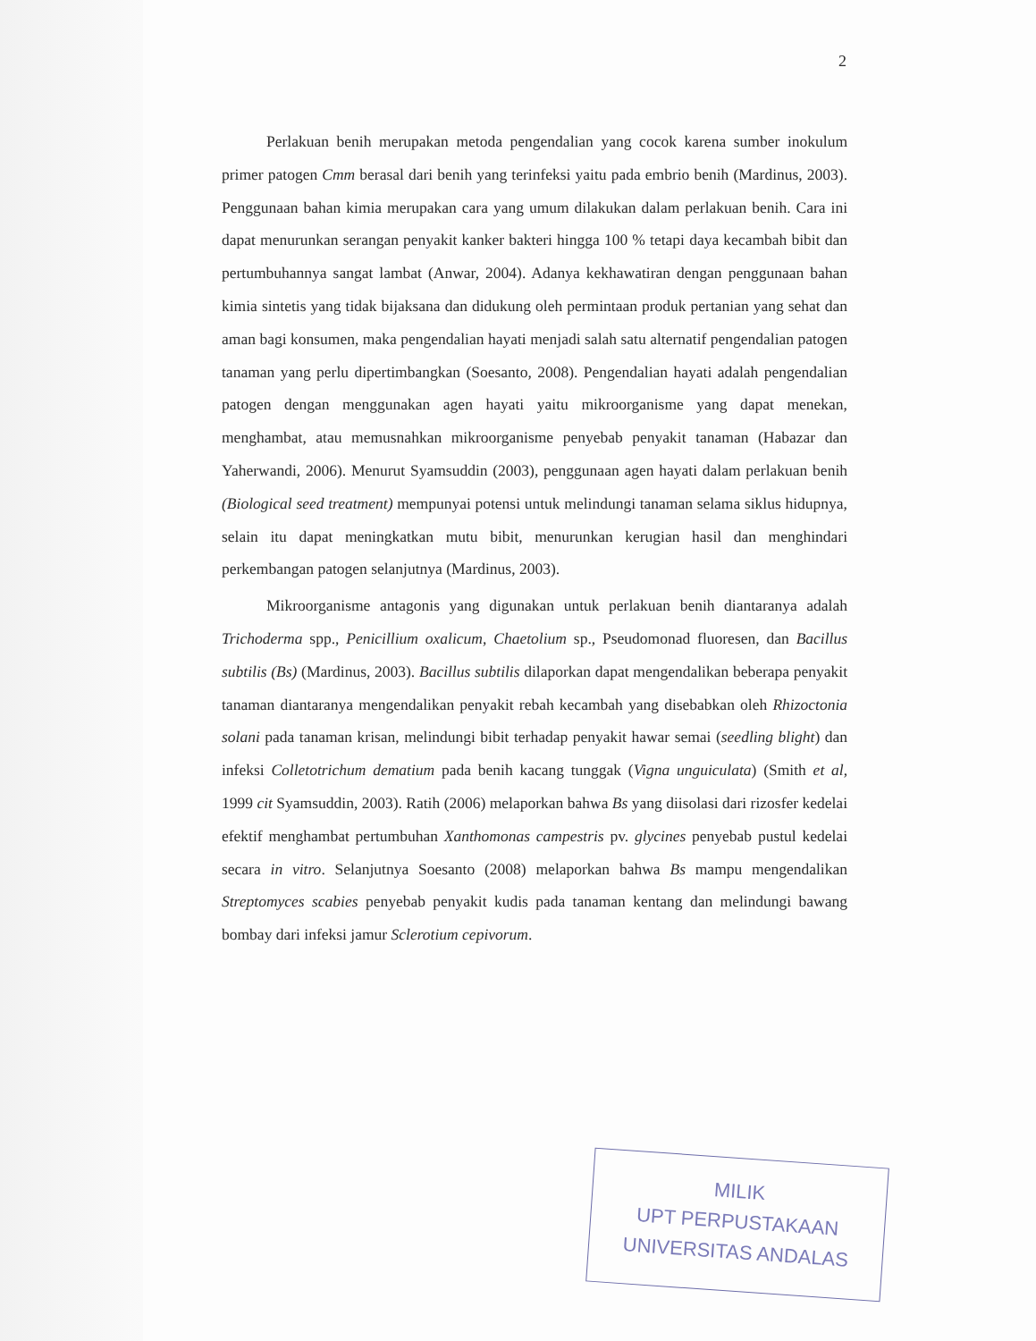2
Perlakuan benih merupakan metoda pengendalian yang cocok karena sumber inokulum primer patogen Cmm berasal dari benih yang terinfeksi yaitu pada embrio benih (Mardinus, 2003). Penggunaan bahan kimia merupakan cara yang umum dilakukan dalam perlakuan benih. Cara ini dapat menurunkan serangan penyakit kanker bakteri hingga 100 % tetapi daya kecambah bibit dan pertumbuhannya sangat lambat (Anwar, 2004). Adanya kekhawatiran dengan penggunaan bahan kimia sintetis yang tidak bijaksana dan didukung oleh permintaan produk pertanian yang sehat dan aman bagi konsumen, maka pengendalian hayati menjadi salah satu alternatif pengendalian patogen tanaman yang perlu dipertimbangkan (Soesanto, 2008). Pengendalian hayati adalah pengendalian patogen dengan menggunakan agen hayati yaitu mikroorganisme yang dapat menekan, menghambat, atau memusnahkan mikroorganisme penyebab penyakit tanaman (Habazar dan Yaherwandi, 2006). Menurut Syamsuddin (2003), penggunaan agen hayati dalam perlakuan benih (Biological seed treatment) mempunyai potensi untuk melindungi tanaman selama siklus hidupnya, selain itu dapat meningkatkan mutu bibit, menurunkan kerugian hasil dan menghindari perkembangan patogen selanjutnya (Mardinus, 2003).
Mikroorganisme antagonis yang digunakan untuk perlakuan benih diantaranya adalah Trichoderma spp., Penicillium oxalicum, Chaetolium sp., Pseudomonad fluoresen, dan Bacillus subtilis (Bs) (Mardinus, 2003). Bacillus subtilis dilaporkan dapat mengendalikan beberapa penyakit tanaman diantaranya mengendalikan penyakit rebah kecambah yang disebabkan oleh Rhizoctonia solani pada tanaman krisan, melindungi bibit terhadap penyakit hawar semai (seedling blight) dan infeksi Colletotrichum dematium pada benih kacang tunggak (Vigna unguiculata) (Smith et al, 1999 cit Syamsuddin, 2003). Ratih (2006) melaporkan bahwa Bs yang diisolasi dari rizosfer kedelai efektif menghambat pertumbuhan Xanthomonas campestris pv. glycines penyebab pustul kedelai secara in vitro. Selanjutnya Soesanto (2008) melaporkan bahwa Bs mampu mengendalikan Streptomyces scabies penyebab penyakit kudis pada tanaman kentang dan melindungi bawang bombay dari infeksi jamur Sclerotium cepivorum.
MILIK
UPT PERPUSTAKAAN
UNIVERSITAS ANDALAS